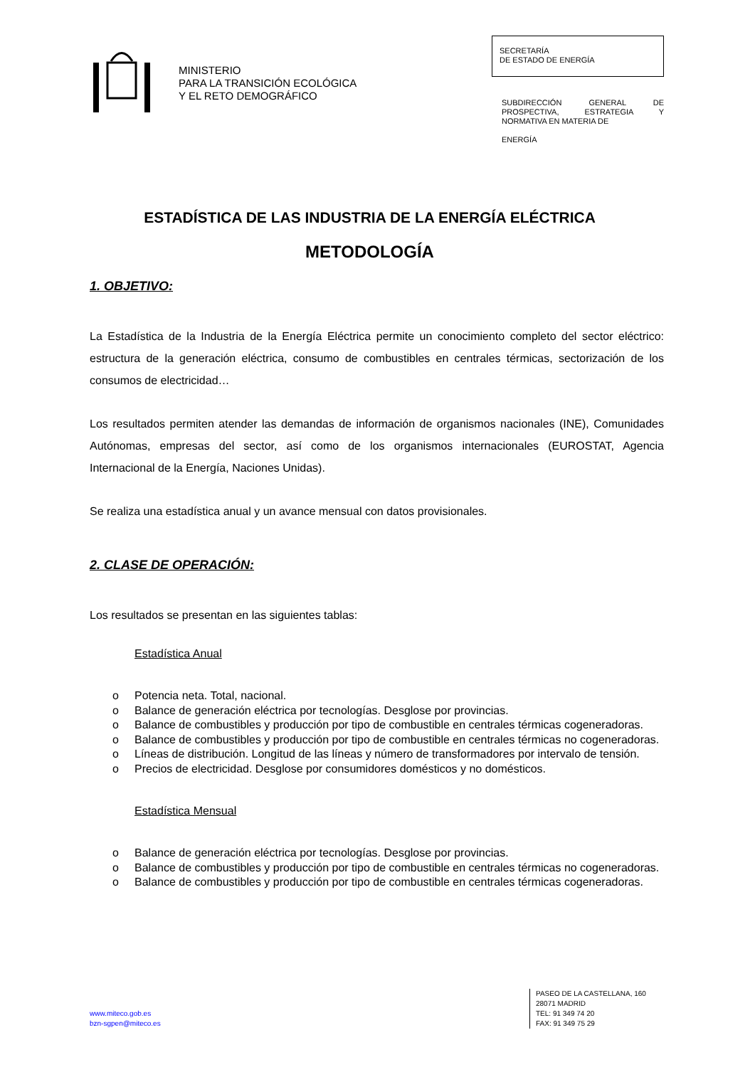MINISTERIO
PARA LA TRANSICIÓN ECOLÓGICA
Y EL RETO DEMOGRÁFICO
SECRETARÍA
DE ESTADO DE ENERGÍA
SUBDIRECCIÓN GENERAL DE PROSPECTIVA, ESTRATEGIA Y NORMATIVA EN MATERIA DE
ENERGÍA
ESTADÍSTICA DE LAS INDUSTRIA DE LA ENERGÍA ELÉCTRICA
METODOLOGÍA
1. OBJETIVO:
La Estadística de la Industria de la Energía Eléctrica permite un conocimiento completo del sector eléctrico: estructura de la generación eléctrica, consumo de combustibles en centrales térmicas, sectorización de los consumos de electricidad…
Los resultados permiten atender las demandas de información de organismos nacionales (INE), Comunidades Autónomas, empresas del sector, así como de los organismos internacionales (EUROSTAT, Agencia Internacional de la Energía, Naciones Unidas).
Se realiza una estadística anual y un avance mensual con datos provisionales.
2. CLASE DE OPERACIÓN:
Los resultados se presentan en las siguientes tablas:
Estadística Anual
o Potencia neta. Total, nacional.
o Balance de generación eléctrica por tecnologías. Desglose por provincias.
o Balance de combustibles y producción por tipo de combustible en centrales térmicas cogeneradoras.
o Balance de combustibles y producción por tipo de combustible en centrales térmicas no cogeneradoras.
o Líneas de distribución. Longitud de las líneas y número de transformadores por intervalo de tensión.
o Precios de electricidad. Desglose por consumidores domésticos y no domésticos.
Estadística Mensual
o Balance de generación eléctrica por tecnologías. Desglose por provincias.
o Balance de combustibles y producción por tipo de combustible en centrales térmicas no cogeneradoras.
o Balance de combustibles y producción por tipo de combustible en centrales térmicas cogeneradoras.
www.miteco.gob.es
bzn-sgpen@miteco.es
PASEO DE LA CASTELLANA, 160
28071 MADRID
TEL: 91 349 74 20
FAX: 91 349 75 29